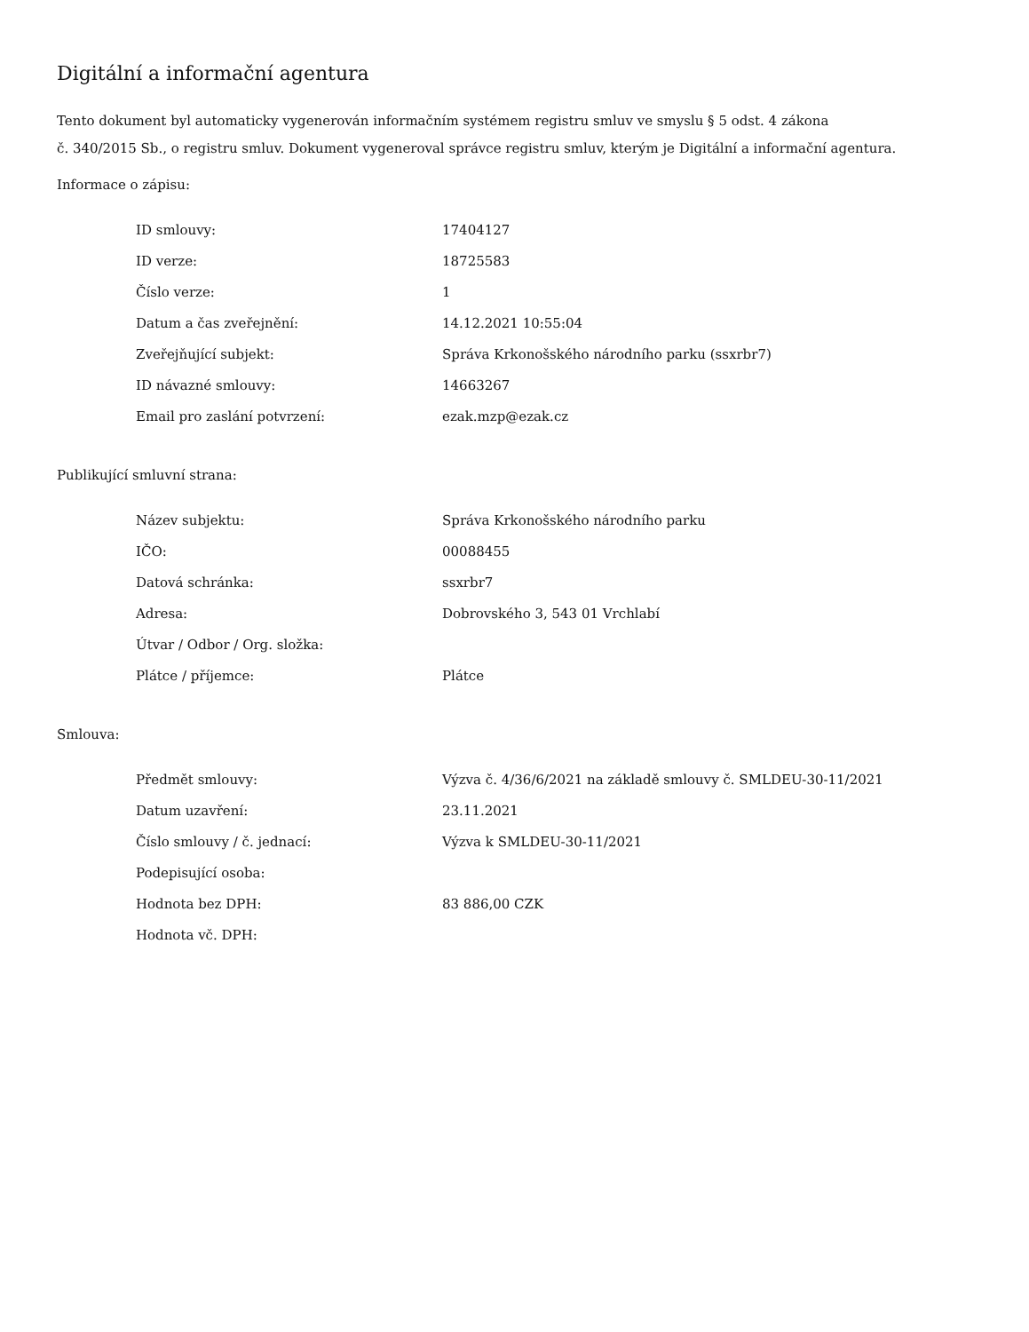Digitální a informační agentura
Tento dokument byl automaticky vygenerován informačním systémem registru smluv ve smyslu § 5 odst. 4 zákona
č. 340/2015 Sb., o registru smluv. Dokument vygeneroval správce registru smluv, kterým je Digitální a informační agentura.
Informace o zápisu:
| ID smlouvy: | 17404127 |
| ID verze: | 18725583 |
| Číslo verze: | 1 |
| Datum a čas zveřejnění: | 14.12.2021 10:55:04 |
| Zveřejňující subjekt: | Správa Krkonošského národního parku (ssxrbr7) |
| ID návazné smlouvy: | 14663267 |
| Email pro zaslání potvrzení: | ezak.mzp@ezak.cz |
Publikující smluvní strana:
| Název subjektu: | Správa Krkonošského národního parku |
| IČO: | 00088455 |
| Datová schránka: | ssxrbr7 |
| Adresa: | Dobrovského 3, 543 01 Vrchlabí |
| Útvar / Odbor / Org. složka: | |
| Plátce / příjemce: | Plátce |
Smlouva:
| Předmět smlouvy: | Výzva č. 4/36/6/2021 na základě smlouvy č. SMLDEU-30-11/2021 |
| Datum uzavření: | 23.11.2021 |
| Číslo smlouvy / č. jednací: | Výzva k SMLDEU-30-11/2021 |
| Podepisující osoba: | |
| Hodnota bez DPH: | 83 886,00 CZK |
| Hodnota vč. DPH: | |